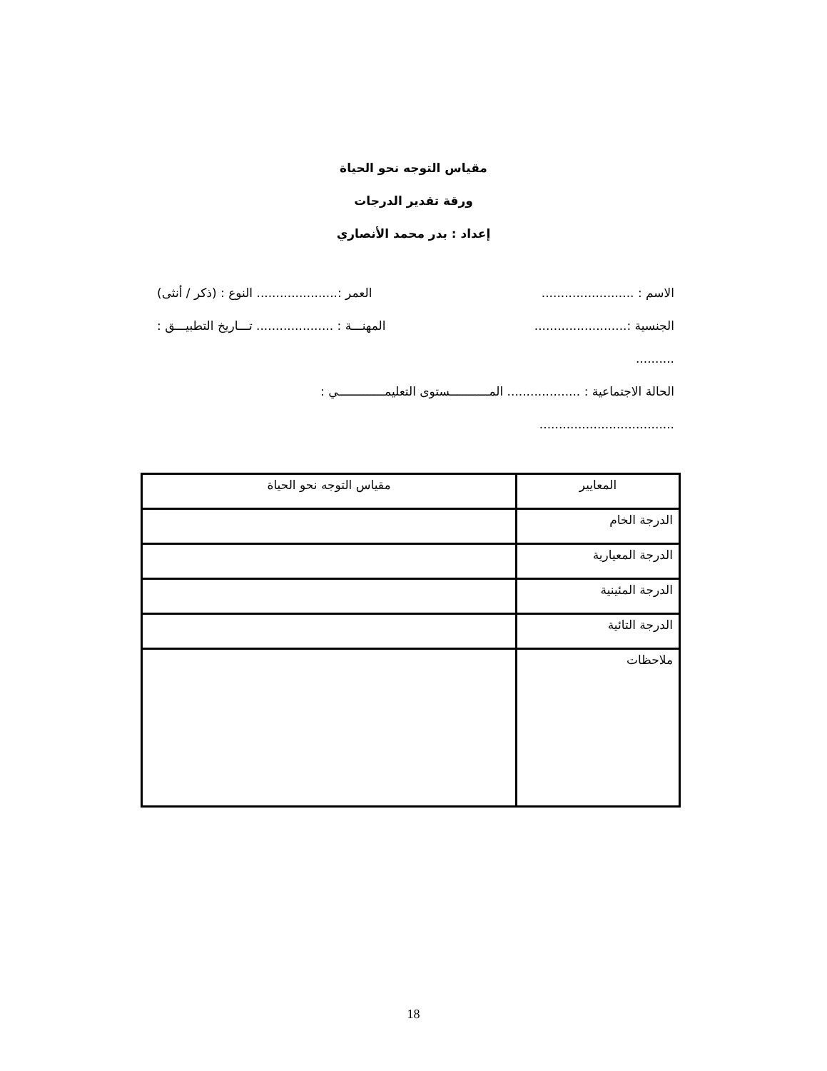مقياس التوجه نحو الحياة
ورقة تقدير الدرجات
إعداد : بدر محمد الأنصاري
الاسم : ........................ العمر :..................... النوع : (ذكر / أنثى)
الجنسية :........................ المهنـــة : .................... تـــاريخ التطبيـــق :
..........
الحالة الاجتماعية : ................... المـــــــــــستوى التعليمـــــــــــــي :
...................................
| المعايير | مقياس التوجه نحو الحياة |
| الدرجة الخام | |
| الدرجة المعيارية | |
| الدرجة المئينية | |
| الدرجة التائية | |
| ملاحظات | |
18